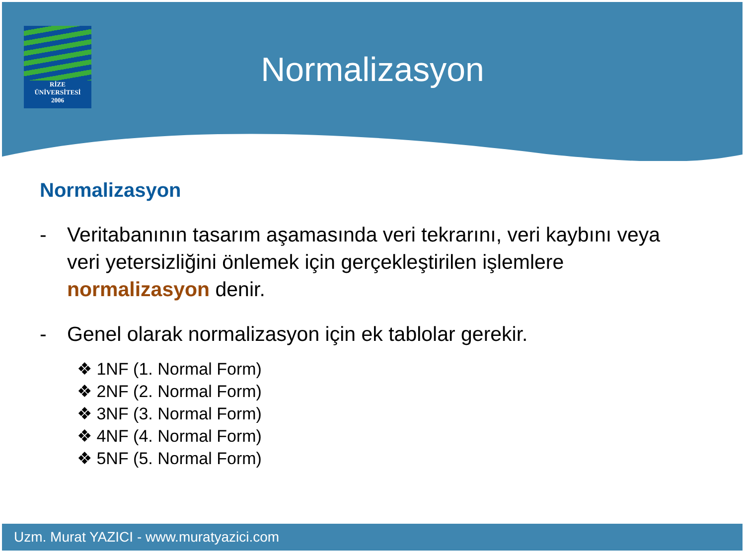RİZE
ÜNİVERSİTESİ
2006
Normalizasyon
Normalizasyon
- Veritabanının tasarım aşamasında veri tekrarını, veri kaybını veya veri yetersizliğini önlemek için gerçekleştirilen işlemlere normalizasyon denir.
- Genel olarak normalizasyon için ek tablolar gerekir.
❖ 1NF (1. Normal Form)
❖ 2NF (2. Normal Form)
❖ 3NF (3. Normal Form)
❖ 4NF (4. Normal Form)
❖ 5NF (5. Normal Form)
Uzm. Murat YAZICI - www.muratyazici.com